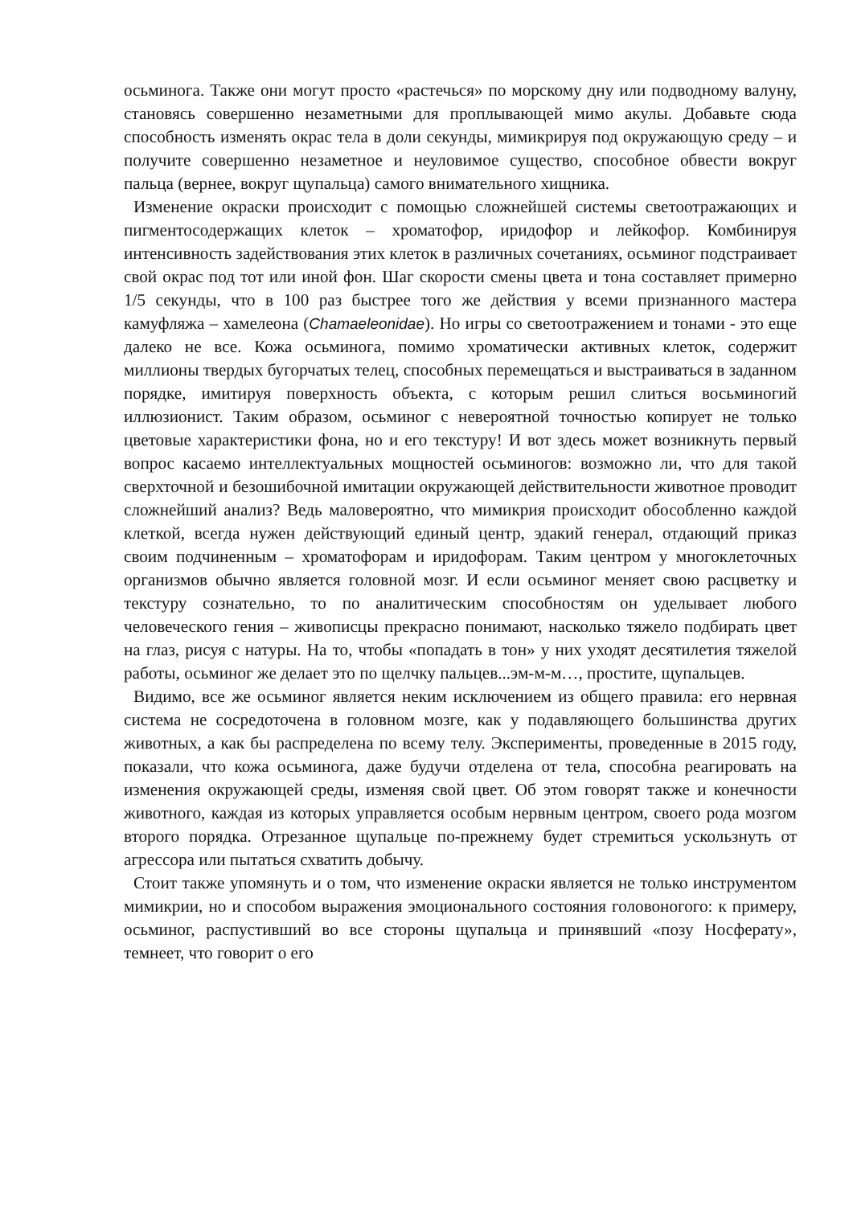осьминога. Также они могут просто «растечься» по морскому дну или подводному валуну, становясь совершенно незаметными для проплывающей мимо акулы. Добавьте сюда способность изменять окрас тела в доли секунды, мимикрируя под окружающую среду – и получите совершенно незаметное и неуловимое существо, способное обвести вокруг пальца (вернее, вокруг щупальца) самого внимательного хищника.
Изменение окраски происходит с помощью сложнейшей системы светоотражающих и пигментосодержащих клеток – хроматофор, иридофор и лейкофор. Комбинируя интенсивность задействования этих клеток в различных сочетаниях, осьминог подстраивает свой окрас под тот или иной фон. Шаг скорости смены цвета и тона составляет примерно 1/5 секунды, что в 100 раз быстрее того же действия у всеми признанного мастера камуфляжа – хамелеона (Chamaeleonidae). Но игры со светоотражением и тонами - это еще далеко не все. Кожа осьминога, помимо хроматически активных клеток, содержит миллионы твердых бугорчатых телец, способных перемещаться и выстраиваться в заданном порядке, имитируя поверхность объекта, с которым решил слиться восьминогий иллюзионист. Таким образом, осьминог с невероятной точностью копирует не только цветовые характеристики фона, но и его текстуру! И вот здесь может возникнуть первый вопрос касаемо интеллектуальных мощностей осьминогов: возможно ли, что для такой сверхточной и безошибочной имитации окружающей действительности животное проводит сложнейший анализ? Ведь маловероятно, что мимикрия происходит обособленно каждой клеткой, всегда нужен действующий единый центр, эдакий генерал, отдающий приказ своим подчиненным – хроматофорам и иридофорам. Таким центром у многоклеточных организмов обычно является головной мозг. И если осьминог меняет свою расцветку и текстуру сознательно, то по аналитическим способностям он уделывает любого человеческого гения – живописцы прекрасно понимают, насколько тяжело подбирать цвет на глаз, рисуя с натуры. На то, чтобы «попадать в тон» у них уходят десятилетия тяжелой работы, осьминог же делает это по щелчку пальцев...эм-м-м…, простите, щупальцев.
Видимо, все же осьминог является неким исключением из общего правила: его нервная система не сосредоточена в головном мозге, как у подавляющего большинства других животных, а как бы распределена по всему телу. Эксперименты, проведенные в 2015 году, показали, что кожа осьминога, даже будучи отделена от тела, способна реагировать на изменения окружающей среды, изменяя свой цвет. Об этом говорят также и конечности животного, каждая из которых управляется особым нервным центром, своего рода мозгом второго порядка. Отрезанное щупальце по-прежнему будет стремиться ускользнуть от агрессора или пытаться схватить добычу.
Стоит также упомянуть и о том, что изменение окраски является не только инструментом мимикрии, но и способом выражения эмоционального состояния головоногого: к примеру, осьминог, распустивший во все стороны щупальца и принявший «позу Носферату», темнеет, что говорит о его